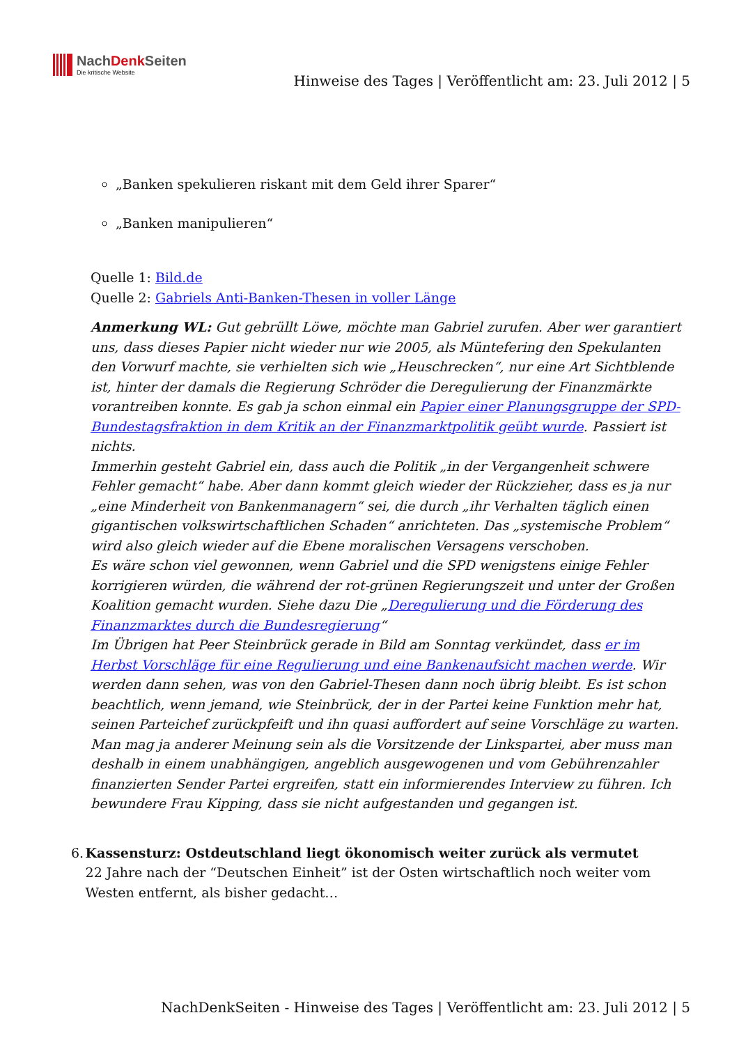NachDenk Seiten
Die kritische Website
Hinweise des Tages | Veröffentlicht am: 23. Juli 2012 | 5
„Banken spekulieren riskant mit dem Geld ihrer Sparer“
„Banken manipulieren“
Quelle 1: Bild.de
Quelle 2: Gabriels Anti-Banken-Thesen in voller Länge
Anmerkung WL: Gut gebrüllt Löwe, möchte man Gabriel zurufen. Aber wer garantiert uns, dass dieses Papier nicht wieder nur wie 2005, als Müntefering den Spekulanten den Vorwurf machte, sie verhielten sich wie „Heuschrecken“, nur eine Art Sichtblende ist, hinter der damals die Regierung Schröder die Deregulierung der Finanzmärkte vorantreiben konnte. Es gab ja schon einmal ein Papier einer Planungsgruppe der SPD-Bundestagsfraktion in dem Kritik an der Finanzmarktpolitik geübt wurde. Passiert ist nichts.
Immerhin gesteht Gabriel ein, dass auch die Politik „in der Vergangenheit schwere Fehler gemacht“ habe. Aber dann kommt gleich wieder der Rückzieher, dass es ja nur „eine Minderheit von Bankenmanagern“ sei, die durch „ihr Verhalten täglich einen gigantischen volkswirtschaftlichen Schaden“ anrichteten. Das „systemische Problem“ wird also gleich wieder auf die Ebene moralischen Versagens verschoben.
Es wäre schon viel gewonnen, wenn Gabriel und die SPD wenigstens einige Fehler korrigieren würden, die während der rot-grünen Regierungszeit und unter der Großen Koalition gemacht wurden. Siehe dazu Die „Deregulierung und die Förderung des Finanzmarktes durch die Bundesregierung“
Im Übrigen hat Peer Steinbrück gerade in Bild am Sonntag verkündet, dass er im Herbst Vorschläge für eine Regulierung und eine Bankenaufsicht machen werde. Wir werden dann sehen, was von den Gabriel-Thesen dann noch übrig bleibt. Es ist schon beachtlich, wenn jemand, wie Steinbrück, der in der Partei keine Funktion mehr hat, seinen Parteichef zurückpfeift und ihn quasi auffordert auf seine Vorschläge zu warten. Man mag ja anderer Meinung sein als die Vorsitzende der Linkspartei, aber muss man deshalb in einem unabhängigen, angeblich ausgewogenen und vom Gebührenzahler finanzierten Sender Partei ergreifen, statt ein informierendes Interview zu führen. Ich bewundere Frau Kipping, dass sie nicht aufgestanden und gegangen ist.
6. Kassensturz: Ostdeutschland liegt ökonomisch weiter zurück als vermutet
22 Jahre nach der “Deutschen Einheit” ist der Osten wirtschaftlich noch weiter vom Westen entfernt, als bisher gedacht…
NachDenkSeiten - Hinweise des Tages | Veröffentlicht am: 23. Juli 2012 | 5